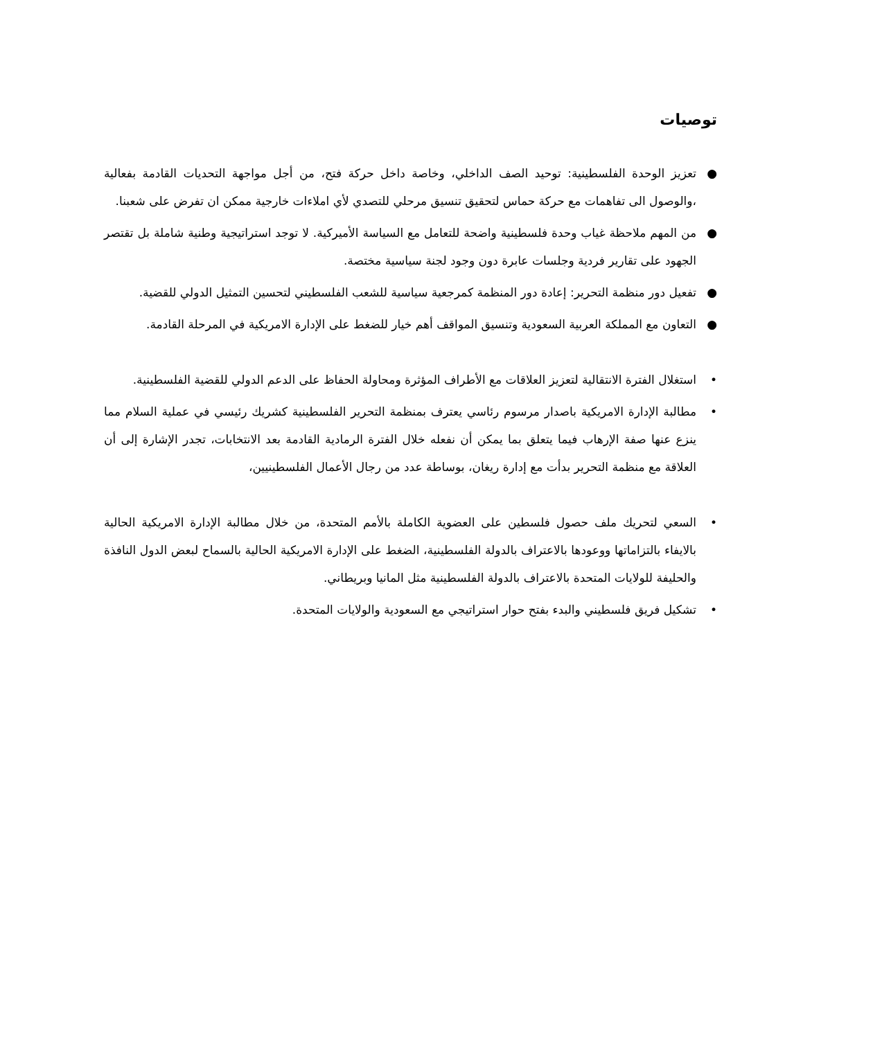توصيات
● تعزيز الوحدة الفلسطينية: توحيد الصف الداخلي، وخاصة داخل حركة فتح، من أجل مواجهة التحديات القادمة بفعالية ،والوصول الى تفاهمات مع حركة حماس لتحقيق تنسيق مرحلي للتصدي لأي املاءات خارجية ممكن ان تفرض على شعبنا.
● من المهم ملاحظة غياب وحدة فلسطينية واضحة للتعامل مع السياسة الأميركية. لا توجد استراتيجية وطنية شاملة بل تقتصر الجهود على تقارير فردية وجلسات عابرة دون وجود لجنة سياسية مختصة.
● تفعيل دور منظمة التحرير: إعادة دور المنظمة كمرجعية سياسية للشعب الفلسطيني لتحسين التمثيل الدولي للقضية.
● التعاون مع المملكة العربية السعودية وتنسيق المواقف أهم خيار للضغط على الإدارة الامريكية في المرحلة القادمة.
• استغلال الفترة الانتقالية لتعزيز العلاقات مع الأطراف المؤثرة ومحاولة الحفاظ على الدعم الدولي للقضية الفلسطينية.
• مطالبة الإدارة الامريكية باصدار مرسوم رئاسي يعترف بمنظمة التحرير الفلسطينية كشريك رئيسي في عملية السلام مما ينزع عنها صفة الإرهاب فيما يتعلق بما يمكن أن نفعله خلال الفترة الرمادية القادمة بعد الانتخابات، تجدر الإشارة إلى أن العلاقة مع منظمة التحرير بدأت مع إدارة ريغان، بوساطة عدد من رجال الأعمال الفلسطينيين،
• السعي لتحريك ملف حصول فلسطين على العضوية الكاملة بالأمم المتحدة، من خلال مطالبة الإدارة الامريكية الحالية بالايفاء بالتزاماتها ووعودها بالاعتراف بالدولة الفلسطينية، الضغط على الإدارة الامريكية الحالية بالسماح لبعض الدول النافذة والحليفة للولايات المتحدة بالاعتراف بالدولة الفلسطينية مثل المانيا وبريطاني.
• تشكيل فريق فلسطيني والبدء بفتح حوار استراتيجي مع السعودية والولايات المتحدة.